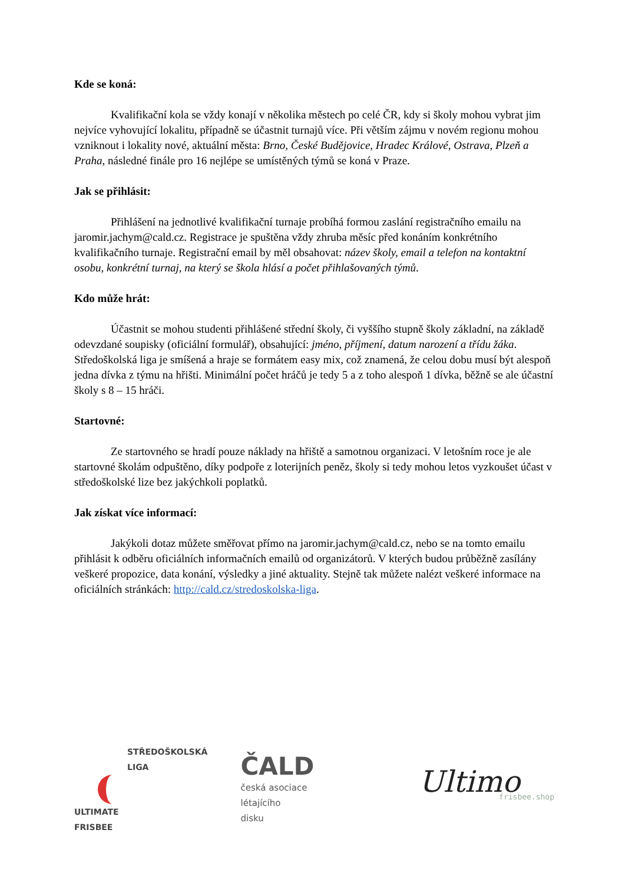Kde se koná:
Kvalifikační kola se vždy konají v několika městech po celé ČR, kdy si školy mohou vybrat jim nejvíce vyhovující lokalitu, případně se účastnit turnajů více. Při větším zájmu v novém regionu mohou vzniknout i lokality nové, aktuální města: Brno, České Budějovice, Hradec Králové, Ostrava, Plzeň a Praha, následné finále pro 16 nejlépe se umístěných týmů se koná v Praze.
Jak se přihlásit:
Přihlášení na jednotlivé kvalifikační turnaje probíhá formou zaslání registračního emailu na jaromir.jachym@cald.cz. Registrace je spuštěna vždy zhruba měsíc před konáním konkrétního kvalifikačního turnaje. Registrační email by měl obsahovat: název školy, email a telefon na kontaktní osobu, konkrétní turnaj, na který se škola hlásí a počet přihlašovaných týmů.
Kdo může hrát:
Účastnit se mohou studenti přihlášené střední školy, či vyššího stupně školy základní, na základě odevzdané soupisky (oficiální formulář), obsahující: jméno, příjmení, datum narození a třídu žáka. Středoškolská liga je smíšená a hraje se formátem easy mix, což znamená, že celou dobu musí být alespoň jedna dívka z týmu na hřišti. Minimální počet hráčů je tedy 5 a z toho alespoň 1 dívka, běžně se ale účastní školy s 8 – 15 hráči.
Startovné:
Ze startovného se hradí pouze náklady na hřiště a samotnou organizaci. V letošním roce je ale startovné školám odpuštěno, díky podpoře z loterijních peněz, školy si tedy mohou letos vyzkoušet účast v středoškolské lize bez jakýchkoli poplatků.
Jak získat více informací:
Jakýkoli dotaz můžete směřovat přímo na jaromir.jachym@cald.cz, nebo se na tomto emailu přihlásit k odběru oficiálních informačních emailů od organizátorů. V kterých budou průběžně zasílány veškeré propozice, data konání, výsledky a jiné aktuality. Stejně tak můžete nalézt veškeré informace na oficiálních stránkách: http://cald.cz/stredoskolska-liga.
STŘEDOŠKOLSKÁ
LIGA
ULTIMATE
FRISBEE
ČALD
česká asociace
létajícího
disku
Ultimo
frisbee.shop